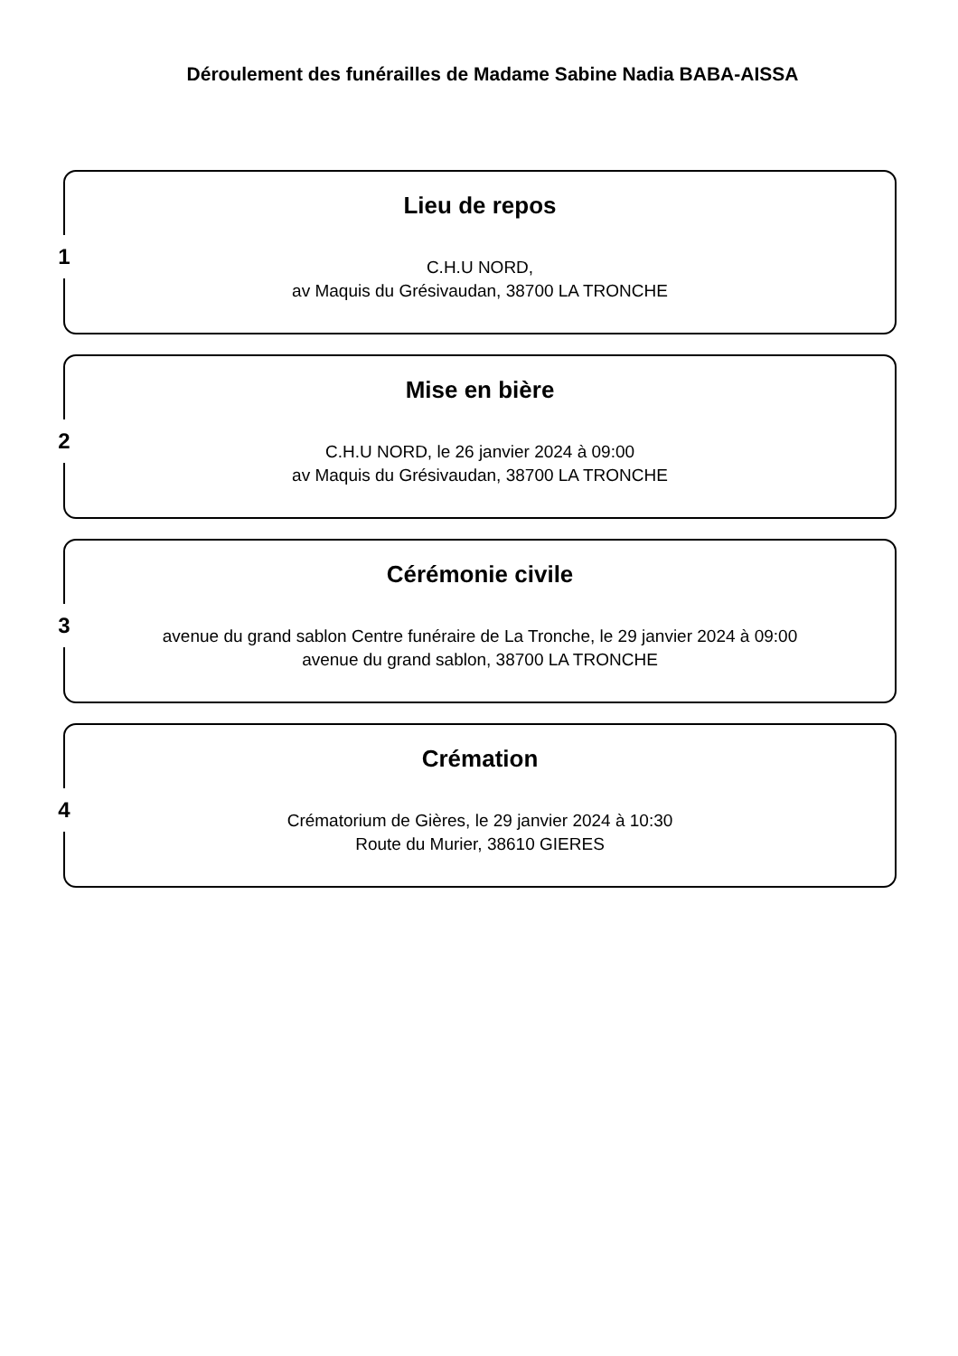Déroulement des funérailles de Madame Sabine Nadia BABA-AISSA
1
Lieu de repos
C.H.U NORD,
av Maquis du Grésivaudan, 38700 LA TRONCHE
2
Mise en bière
C.H.U NORD, le 26 janvier 2024 à 09:00
av Maquis du Grésivaudan, 38700 LA TRONCHE
3
Cérémonie civile
avenue du grand sablon Centre funéraire de La Tronche, le 29 janvier 2024 à 09:00
avenue du grand sablon, 38700 LA TRONCHE
4
Crémation
Crématorium de Gières, le 29 janvier 2024 à 10:30
Route du Murier, 38610 GIERES